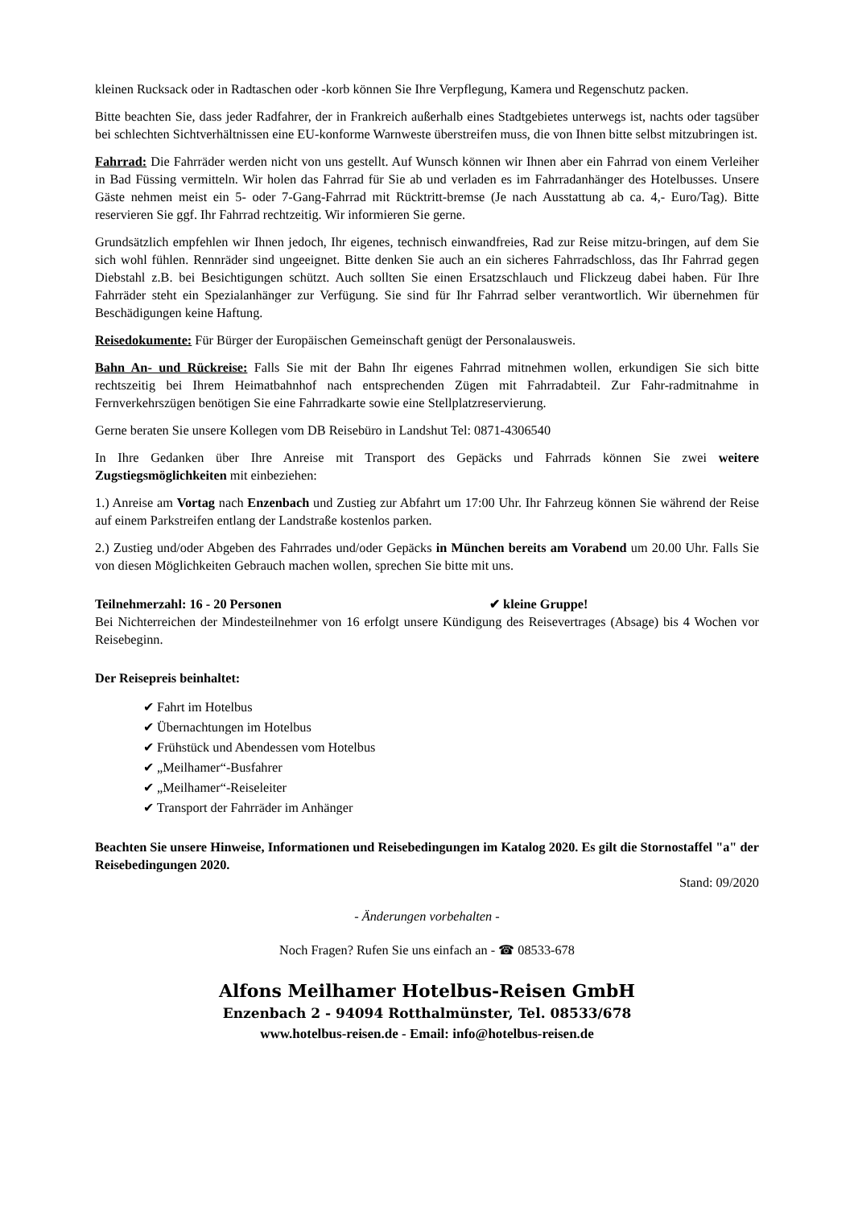kleinen Rucksack oder in Radtaschen oder -korb können Sie Ihre Verpflegung, Kamera und Regenschutz packen.
Bitte beachten Sie, dass jeder Radfahrer, der in Frankreich außerhalb eines Stadtgebietes unterwegs ist, nachts oder tagsüber bei schlechten Sichtverhältnissen eine EU-konforme Warnweste überstreifen muss, die von Ihnen bitte selbst mitzubringen ist.
Fahrrad: Die Fahrräder werden nicht von uns gestellt. Auf Wunsch können wir Ihnen aber ein Fahrrad von einem Verleiher in Bad Füssing vermitteln. Wir holen das Fahrrad für Sie ab und verladen es im Fahrradanhänger des Hotelbusses. Unsere Gäste nehmen meist ein 5- oder 7-Gang-Fahrrad mit Rücktritt-bremse (Je nach Ausstattung ab ca. 4,- Euro/Tag). Bitte reservieren Sie ggf. Ihr Fahrrad rechtzeitig. Wir informieren Sie gerne.
Grundsätzlich empfehlen wir Ihnen jedoch, Ihr eigenes, technisch einwandfreies, Rad zur Reise mitzu-bringen, auf dem Sie sich wohl fühlen. Rennräder sind ungeeignet. Bitte denken Sie auch an ein sicheres Fahrradschloss, das Ihr Fahrrad gegen Diebstahl z.B. bei Besichtigungen schützt. Auch sollten Sie einen Ersatzschlauch und Flickzeug dabei haben. Für Ihre Fahrräder steht ein Spezialanhänger zur Verfügung. Sie sind für Ihr Fahrrad selber verantwortlich. Wir übernehmen für Beschädigungen keine Haftung.
Reisedokumente: Für Bürger der Europäischen Gemeinschaft genügt der Personalausweis.
Bahn An- und Rückreise: Falls Sie mit der Bahn Ihr eigenes Fahrrad mitnehmen wollen, erkundigen Sie sich bitte rechtszeitig bei Ihrem Heimatbahnhof nach entsprechenden Zügen mit Fahrradabteil. Zur Fahr-radmitnahme in Fernverkehrszügen benötigen Sie eine Fahrradkarte sowie eine Stellplatzreservierung.
Gerne beraten Sie unsere Kollegen vom DB Reisebüro in Landshut Tel: 0871-4306540
In Ihre Gedanken über Ihre Anreise mit Transport des Gepäcks und Fahrrads können Sie zwei weitere Zugstiegsmöglichkeiten mit einbeziehen:
1.) Anreise am Vortag nach Enzenbach und Zustieg zur Abfahrt um 17:00 Uhr. Ihr Fahrzeug können Sie während der Reise auf einem Parkstreifen entlang der Landstraße kostenlos parken.
2.) Zustieg und/oder Abgeben des Fahrrades und/oder Gepäcks in München bereits am Vorabend um 20.00 Uhr. Falls Sie von diesen Möglichkeiten Gebrauch machen wollen, sprechen Sie bitte mit uns.
Teilnehmerzahl: 16 - 20 Personen ✔ kleine Gruppe!
Bei Nichterreichen der Mindesteilnehmer von 16 erfolgt unsere Kündigung des Reisevertrages (Absage) bis 4 Wochen vor Reisebeginn.
Der Reisepreis beinhaltet:
✔ Fahrt im Hotelbus
✔ Übernachtungen im Hotelbus
✔ Frühstück und Abendessen vom Hotelbus
✔ „Meilhamer“-Busfahrer
✔ „Meilhamer“-Reiseleiter
✔ Transport der Fahrräder im Anhänger
Beachten Sie unsere Hinweise, Informationen und Reisebedingungen im Katalog 2020. Es gilt die Stornostaffel "a" der Reisebedingungen 2020.
Stand: 09/2020
- Änderungen vorbehalten -
Noch Fragen? Rufen Sie uns einfach an - ☎ 08533-678
Alfons Meilhamer Hotelbus-Reisen GmbH
Enzenbach 2 - 94094 Rotthalmünster, Tel. 08533/678
www.hotelbus-reisen.de - Email: info@hotelbus-reisen.de